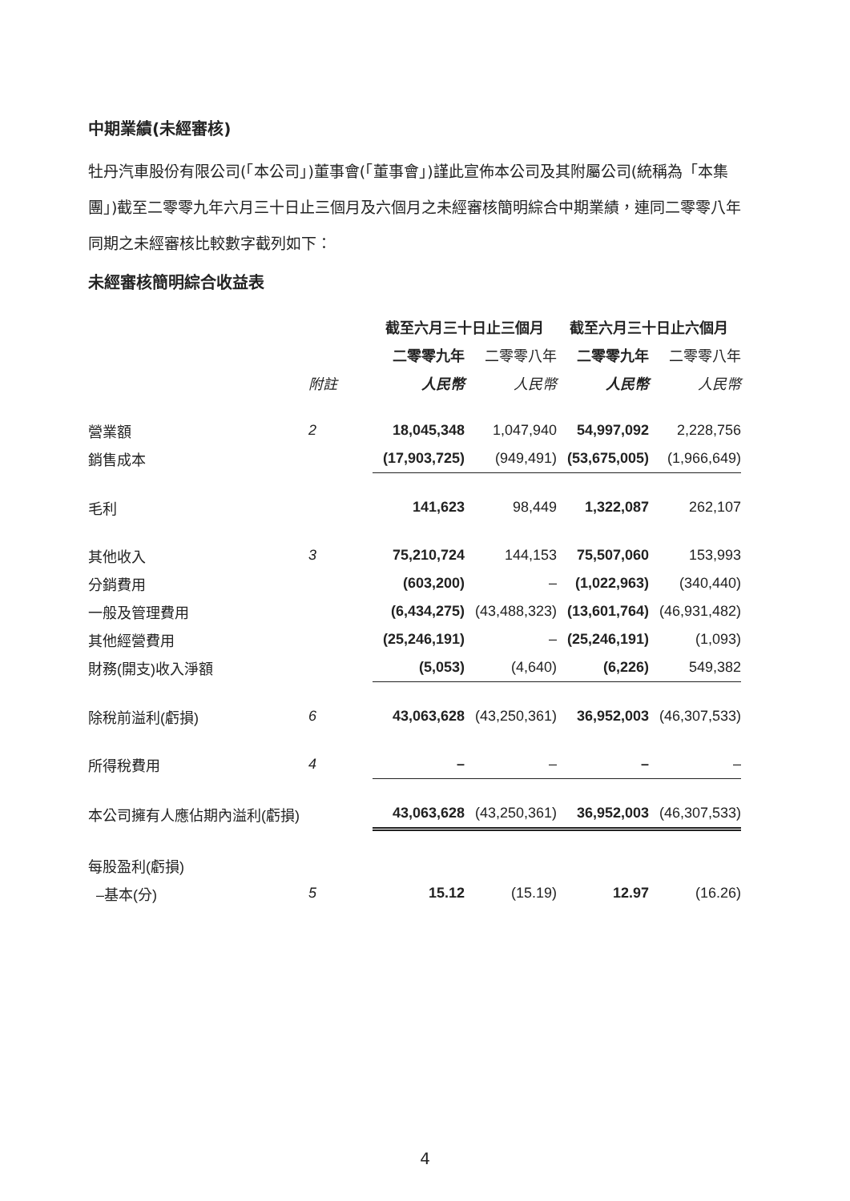中期業績(未經審核)
牡丹汽車股份有限公司(「本公司」)董事會(「董事會」)謹此宣佈本公司及其附屬公司(統稱為「本集團」)截至二零零九年六月三十日止三個月及六個月之未經審核簡明綜合中期業績，連同二零零八年同期之未經審核比較數字截列如下：
未經審核簡明綜合收益表
| | | 截至六月三十日止三個月 | | 截至六月三十日止六個月 | |
| --- | --- | --- | --- | --- | --- |
| | | 二零零九年 | 二零零八年 | 二零零九年 | 二零零八年 |
| | 附註 | 人民幣 | 人民幣 | 人民幣 | 人民幣 |
| 營業額 | 2 | 18,045,348 | 1,047,940 | 54,997,092 | 2,228,756 |
| 銷售成本 | | (17,903,725) | (949,491) | (53,675,005) | (1,966,649) |
| 毛利 | | 141,623 | 98,449 | 1,322,087 | 262,107 |
| 其他收入 | 3 | 75,210,724 | 144,153 | 75,507,060 | 153,993 |
| 分銷費用 | | (603,200) | – | (1,022,963) | (340,440) |
| 一般及管理費用 | | (6,434,275) | (43,488,323) | (13,601,764) | (46,931,482) |
| 其他經營費用 | | (25,246,191) | – | (25,246,191) | (1,093) |
| 財務(開支)收入淨額 | | (5,053) | (4,640) | (6,226) | 549,382 |
| 除稅前溢利(虧損) | 6 | 43,063,628 | (43,250,361) | 36,952,003 | (46,307,533) |
| 所得稅費用 | 4 | – | – | – | – |
| 本公司擁有人應佔期內溢利(虧損) | | 43,063,628 | (43,250,361) | 36,952,003 | (46,307,533) |
| 每股盈利(虧損) | | | | | |
| –基本(分) | 5 | 15.12 | (15.19) | 12.97 | (16.26) |
4